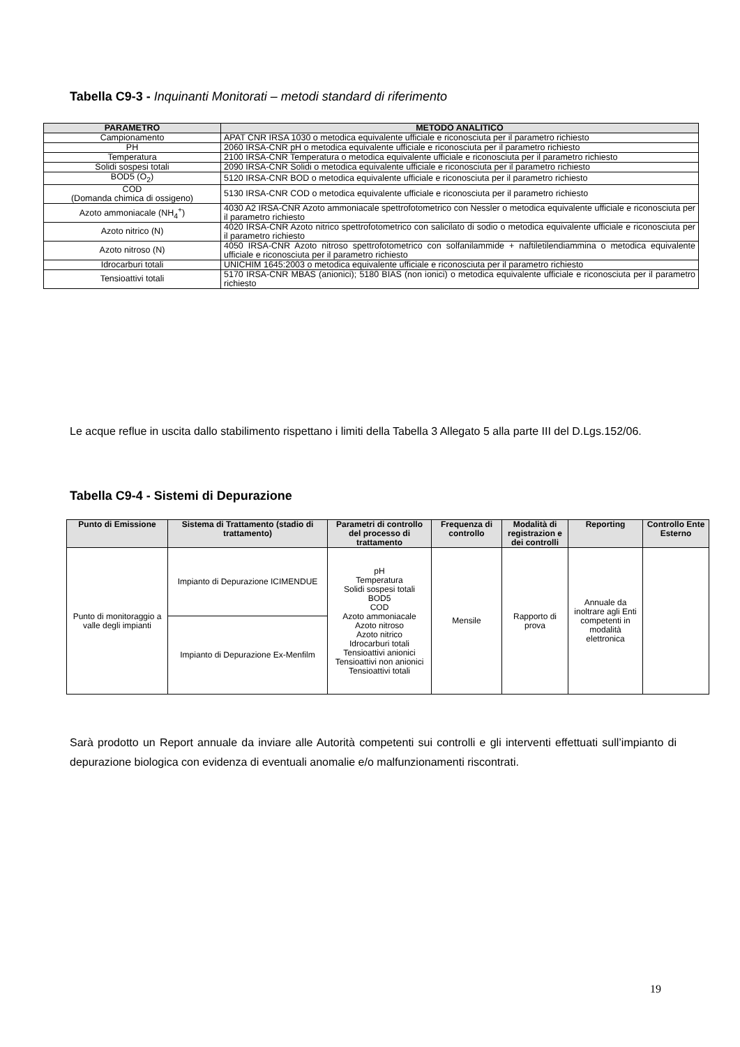Tabella C9-3 - Inquinanti Monitorati – metodi standard di riferimento
| PARAMETRO | METODO ANALITICO |
| --- | --- |
| Campionamento | APAT CNR IRSA 1030 o metodica equivalente ufficiale e riconosciuta per il parametro richiesto |
| PH | 2060 IRSA-CNR pH o metodica equivalente ufficiale e riconosciuta per il parametro richiesto |
| Temperatura | 2100 IRSA-CNR Temperatura o metodica equivalente ufficiale e riconosciuta per il parametro richiesto |
| Solidi sospesi totali | 2090 IRSA-CNR Solidi o metodica equivalente ufficiale e riconosciuta per il parametro richiesto |
| BOD5 (O<sub>2</sub>) | 5120 IRSA-CNR BOD o metodica equivalente ufficiale e riconosciuta per il parametro richiesto |
| COD (Domanda chimica di ossigeno) | 5130 IRSA-CNR COD o metodica equivalente ufficiale e riconosciuta per il parametro richiesto |
| Azoto ammoniacale (NH<sub>4</sub><sup>+</sup>) | 4030 A2 IRSA-CNR Azoto ammoniacale spettrofotometrico con Nessler o metodica equivalente ufficiale e riconosciuta per il parametro richiesto |
| Azoto nitrico (N) | 4020 IRSA-CNR Azoto nitrico spettrofotometrico con salicilato di sodio o metodica equivalente ufficiale e riconosciuta per il parametro richiesto |
| Azoto nitroso (N) | 4050 IRSA-CNR Azoto nitroso spettrofotometrico con solfanilammide + naftiletilendiammina o metodica equivalente ufficiale e riconosciuta per il parametro richiesto |
| Idrocarburi totali | UNICHIM 1645:2003 o metodica equivalente ufficiale e riconosciuta per il parametro richiesto |
| Tensioattivi totali | 5170 IRSA-CNR MBAS (anionici); 5180 BIAS (non ionici) o metodica equivalente ufficiale e riconosciuta per il parametro richiesto |
Le acque reflue in uscita dallo stabilimento rispettano i limiti della Tabella 3 Allegato 5 alla parte III del D.Lgs.152/06.
Tabella C9-4 - Sistemi di Depurazione
| Punto di Emissione | Sistema di Trattamento (stadio di trattamento) | Parametri di controllo del processo di trattamento | Frequenza di controllo | Modalità di registrazion e dei controlli | Reporting | Controllo Ente Esterno |
| --- | --- | --- | --- | --- | --- | --- |
| Punto di monitoraggio a valle degli impianti | Impianto di Depurazione ICIMENDUE | pH Temperatura Solidi sospesi totali BOD5 COD Azoto ammoniacale Azoto nitroso Azoto nitrico Idrocarburi totali Tensioattivi anionici Tensioattivi non anionici Tensioattivi totali | Mensile | Rapporto di prova | Annuale da inoltrare agli Enti competenti in modalità elettronica | |
| | Impianto di Depurazione Ex-Menfilm | | | | | |
Sarà prodotto un Report annuale da inviare alle Autorità competenti sui controlli e gli interventi effettuati sull’impianto di depurazione biologica con evidenza di eventuali anomalie e/o malfunzionamenti riscontrati.
19